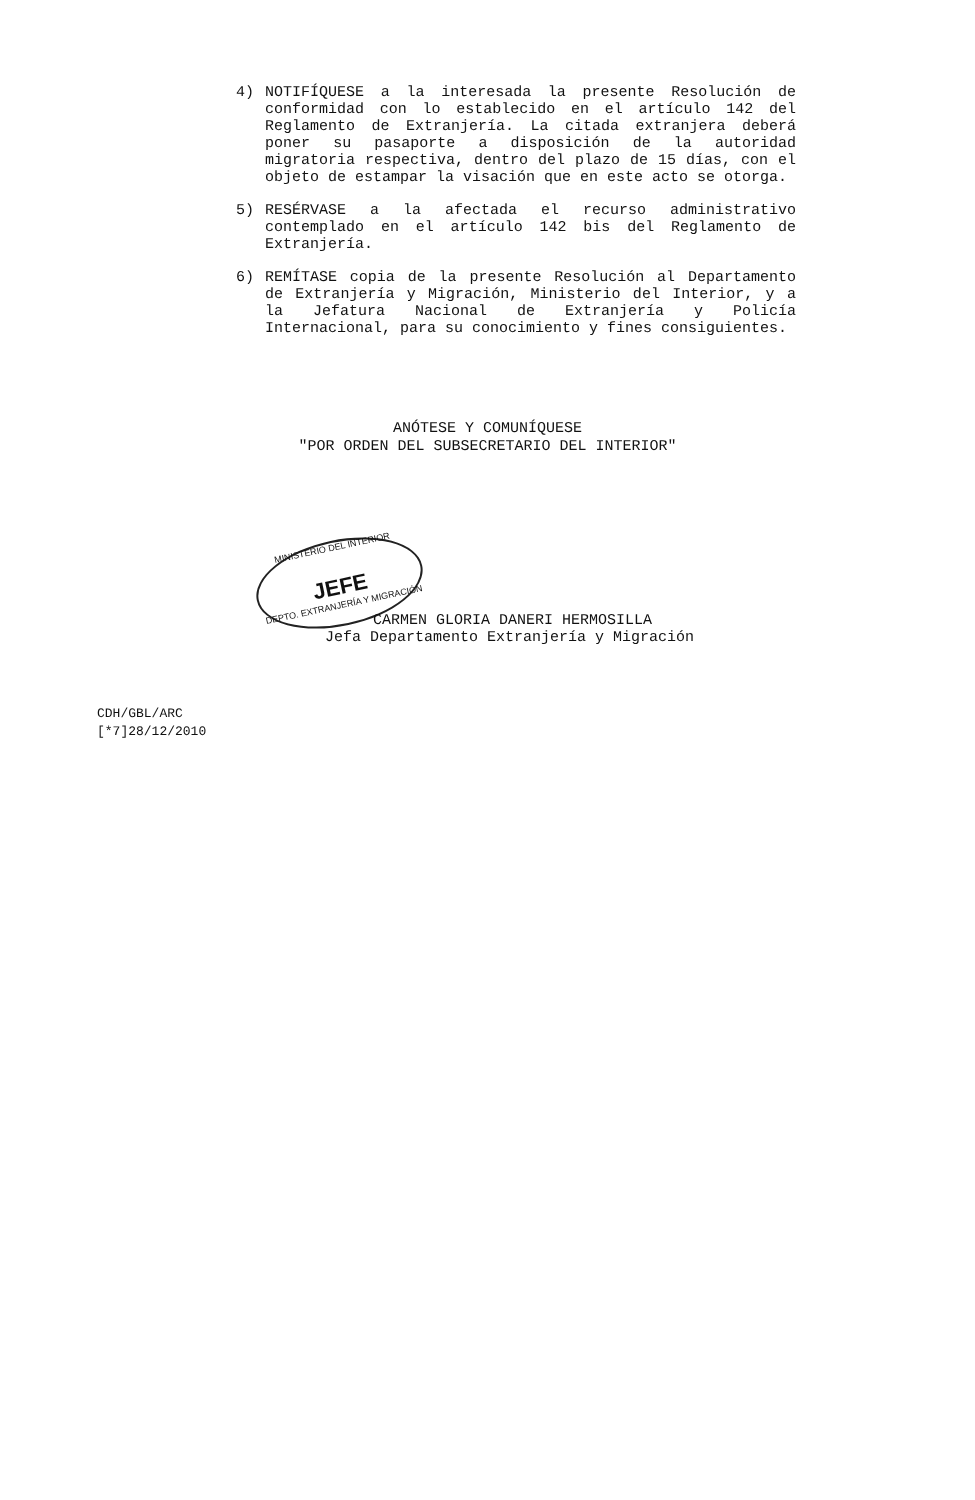4) NOTIFÍQUESE a la interesada la presente Resolución de conformidad con lo establecido en el artículo 142 del Reglamento de Extranjería. La citada extranjera deberá poner su pasaporte a disposición de la autoridad migratoria respectiva, dentro del plazo de 15 días, con el objeto de estampar la visación que en este acto se otorga.
5) RESÉRVASE a la afectada el recurso administrativo contemplado en el artículo 142 bis del Reglamento de Extranjería.
6) REMÍTASE copia de la presente Resolución al Departamento de Extranjería y Migración, Ministerio del Interior, y a la Jefatura Nacional de Extranjería y Policía Internacional, para su conocimiento y fines consiguientes.
ANÓTESE Y COMUNÍQUESE
"POR ORDEN DEL SUBSECRETARIO DEL INTERIOR"
MINISTERIO DEL INTERIOR
JEFE
DEPTO. EXTRANJERÍA Y MIGRACIÓN
CARMEN GLORIA DANERI HERMOSILLA
Jefa Departamento Extranjería y Migración
CDH/GBL/ARC
[*7]28/12/2010